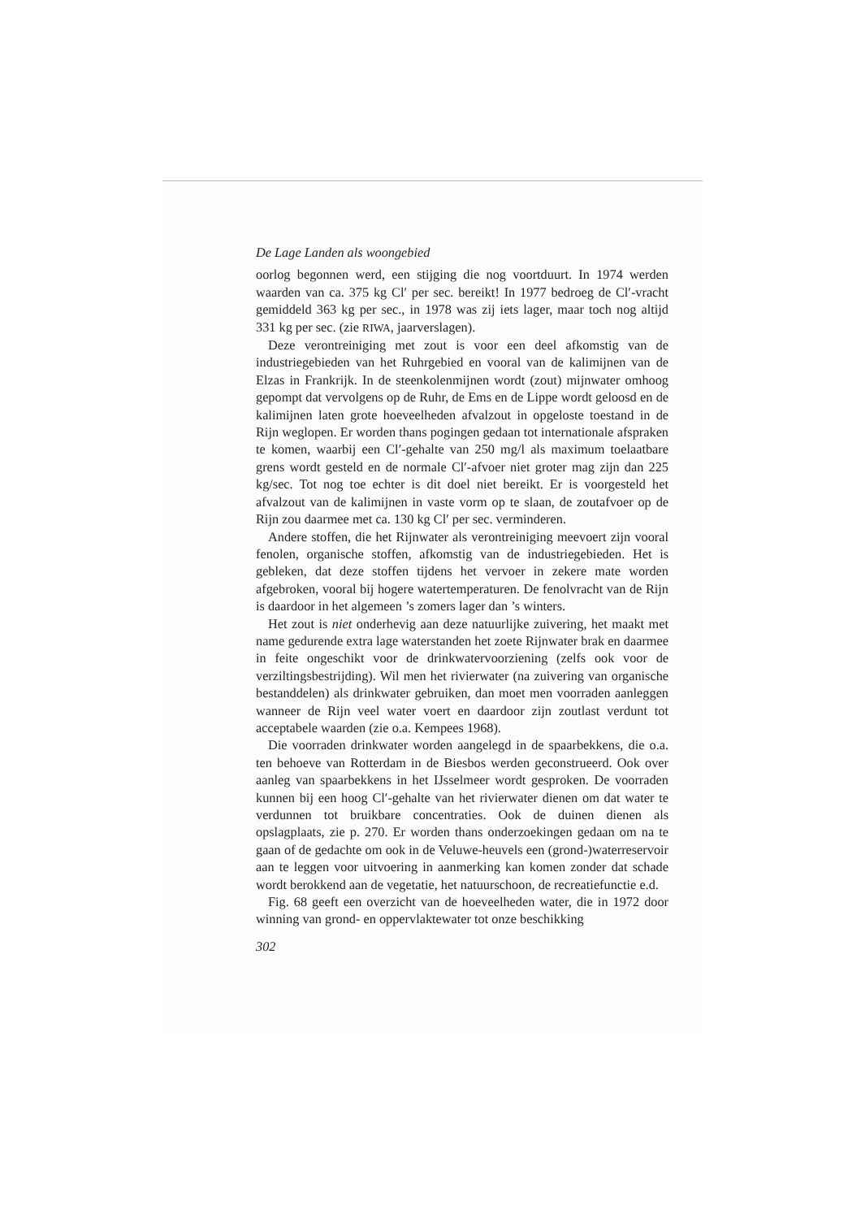De Lage Landen als woongebied
oorlog begonnen werd, een stijging die nog voortduurt. In 1974 werden waarden van ca. 375 kg Cl′ per sec. bereikt! In 1977 bedroeg de Cl′-vracht gemiddeld 363 kg per sec., in 1978 was zij iets lager, maar toch nog altijd 331 kg per sec. (zie RIWA, jaarverslagen).
Deze verontreiniging met zout is voor een deel afkomstig van de industriegebieden van het Ruhrgebied en vooral van de kalimijnen van de Elzas in Frankrijk. In de steenkolenmijnen wordt (zout) mijnwater omhoog gepompt dat vervolgens op de Ruhr, de Ems en de Lippe wordt geloosd en de kalimijnen laten grote hoeveelheden afvalzout in opgeloste toestand in de Rijn weglopen. Er worden thans pogingen gedaan tot internationale afspraken te komen, waarbij een Cl′-gehalte van 250 mg/l als maximum toelaatbare grens wordt gesteld en de normale Cl′-afvoer niet groter mag zijn dan 225 kg/sec. Tot nog toe echter is dit doel niet bereikt. Er is voorgesteld het afvalzout van de kalimijnen in vaste vorm op te slaan, de zoutafvoer op de Rijn zou daarmee met ca. 130 kg Cl′ per sec. verminderen.
Andere stoffen, die het Rijnwater als verontreiniging meevoert zijn vooral fenolen, organische stoffen, afkomstig van de industriegebieden. Het is gebleken, dat deze stoffen tijdens het vervoer in zekere mate worden afgebroken, vooral bij hogere watertemperaturen. De fenolvracht van de Rijn is daardoor in het algemeen ’s zomers lager dan ’s winters.
Het zout is niet onderhevig aan deze natuurlijke zuivering, het maakt met name gedurende extra lage waterstanden het zoete Rijnwater brak en daarmee in feite ongeschikt voor de drinkwatervoorziening (zelfs ook voor de verziltingsbestrijding). Wil men het rivierwater (na zuivering van organische bestanddelen) als drinkwater gebruiken, dan moet men voorraden aanleggen wanneer de Rijn veel water voert en daardoor zijn zoutlast verdunt tot acceptabele waarden (zie o.a. Kempees 1968).
Die voorraden drinkwater worden aangelegd in de spaarbekkens, die o.a. ten behoeve van Rotterdam in de Biesbos werden geconstrueerd. Ook over aanleg van spaarbekkens in het IJsselmeer wordt gesproken. De voorraden kunnen bij een hoog Cl′-gehalte van het rivierwater dienen om dat water te verdunnen tot bruikbare concentraties. Ook de duinen dienen als opslagplaats, zie p. 270. Er worden thans onderzoekingen gedaan om na te gaan of de gedachte om ook in de Veluwe-heuvels een (grond-)waterreservoir aan te leggen voor uitvoering in aanmerking kan komen zonder dat schade wordt berokkend aan de vegetatie, het natuurschoon, de recreatiefunctie e.d.
Fig. 68 geeft een overzicht van de hoeveelheden water, die in 1972 door winning van grond- en oppervlaktewater tot onze beschikking
302